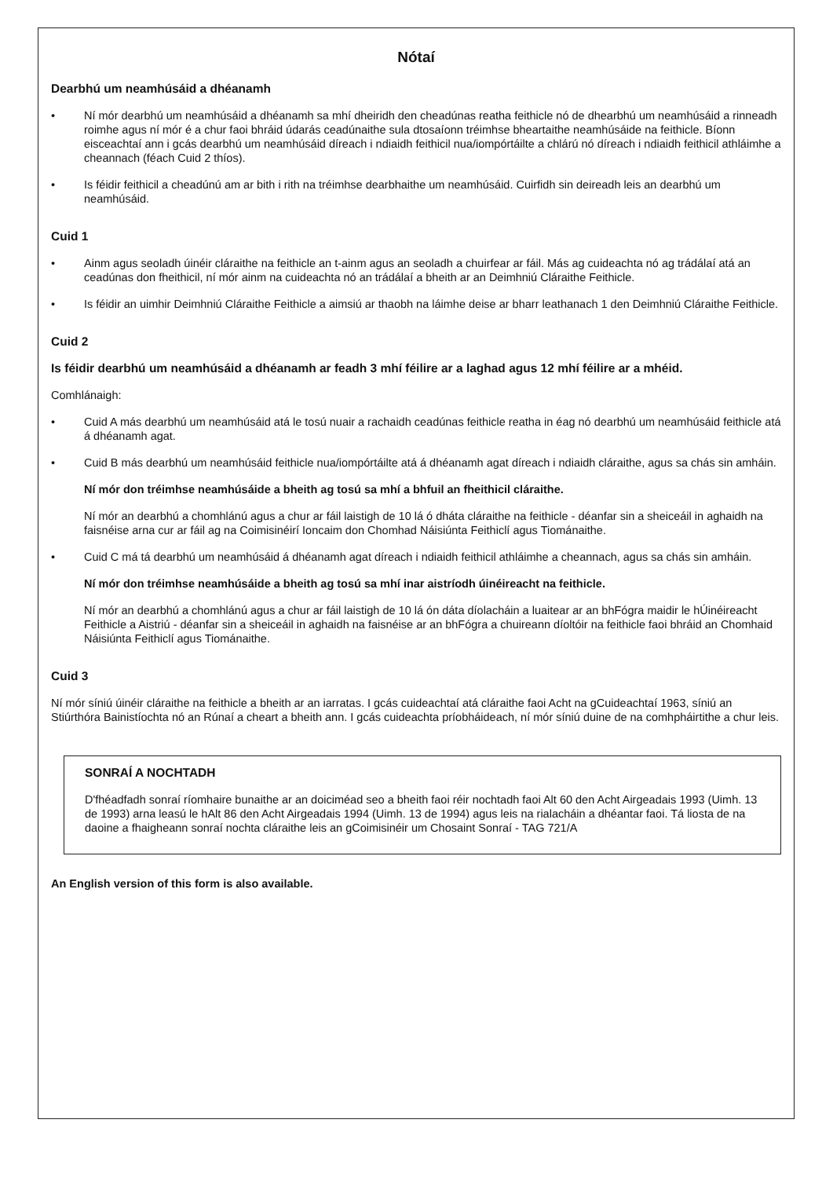Nótaí
Dearbhú um neamhúsáid a dhéanamh
• Ní mór dearbhú um neamhúsáid a dhéanamh sa mhí dheiridh den cheadúnas reatha feithicle nó de dhearbhú um neamhúsáid a rinneadh roimhe agus ní mór é a chur faoi bhráid údarás ceadúnaithe sula dtosaíonn tréimhse bheartaithe neamhúsáide na feithicle. Bíonn eisceachtaí ann i gcás dearbhú um neamhúsáid díreach i ndiaidh feithicil nua/iompórtáilte a chlárú nó díreach i ndiaidh feithicil athláimhe a cheannach (féach Cuid 2 thíos).
• Is féidir feithicil a cheadúnú am ar bith i rith na tréimhse dearbhaithe um neamhúsáid. Cuirfidh sin deireadh leis an dearbhú um neamhúsáid.
Cuid 1
• Ainm agus seoladh úinéir cláraithe na feithicle an t-ainm agus an seoladh a chuirfear ar fáil. Más ag cuideachta nó ag trádálaí atá an ceadúnas don fheithicil, ní mór ainm na cuideachta nó an trádálaí a bheith ar an Deimhniú Cláraithe Feithicle.
• Is féidir an uimhir Deimhniú Cláraithe Feithicle a aimsiú ar thaobh na láimhe deise ar bharr leathanach 1 den Deimhniú Cláraithe Feithicle.
Cuid 2
Is féidir dearbhú um neamhúsáid a dhéanamh ar feadh 3 mhí féilire ar a laghad agus 12 mhí féilire ar a mhéid.
Comhlánaigh:
• Cuid A más dearbhú um neamhúsáid atá le tosú nuair a rachaidh ceadúnas feithicle reatha in éag nó dearbhú um neamhúsáid feithicle atá á dhéanamh agat.
• Cuid B más dearbhú um neamhúsáid feithicle nua/iompórtáilte atá á dhéanamh agat díreach i ndiaidh cláraithe, agus sa chás sin amháin.
Ní mór don tréimhse neamhúsáide a bheith ag tosú sa mhí a bhfuil an fheithicil cláraithe.
Ní mór an dearbhú a chomhlánú agus a chur ar fáil laistigh de 10 lá ó dháta cláraithe na feithicle - déanfar sin a sheiceáil in aghaidh na faisnéise arna cur ar fáil ag na Coimisinéirí Ioncaim don Chomhad Náisiúnta Feithiclí agus Tiománaithe.
• Cuid C má tá dearbhú um neamhúsáid á dhéanamh agat díreach i ndiaidh feithicil athláimhe a cheannach, agus sa chás sin amháin.
Ní mór don tréimhse neamhúsáide a bheith ag tosú sa mhí inar aistríodh úinéireacht na feithicle.
Ní mór an dearbhú a chomhlánú agus a chur ar fáil laistigh de 10 lá ón dáta díolacháin a luaitear ar an bhFógra maidir le hÚinéireacht Feithicle a Aistriú - déanfar sin a sheiceáil in aghaidh na faisnéise ar an bhFógra a chuireann díoltóir na feithicle faoi bhráid an Chomhaid Náisiúnta Feithiclí agus Tiománaithe.
Cuid 3
Ní mór síniú úinéir cláraithe na feithicle a bheith ar an iarratas. I gcás cuideachtaí atá cláraithe faoi Acht na gCuideachtaí 1963, síniú an Stiúrthóra Bainistíochta nó an Rúnaí a cheart a bheith ann. I gcás cuideachta príobháideach, ní mór síniú duine de na comhpháirtithe a chur leis.
SONRAÍ A NOCHTADH
D'fhéadfadh sonraí ríomhaire bunaithe ar an doiciméad seo a bheith faoi réir nochtadh faoi Alt 60 den Acht Airgeadais 1993 (Uimh. 13 de 1993) arna leasú le hAlt 86 den Acht Airgeadais 1994 (Uimh. 13 de 1994) agus leis na rialacháin a dhéantar faoi. Tá liosta de na daoine a fhaigheann sonraí nochta cláraithe leis an gCoimisinéir um Chosaint Sonraí - TAG 721/A
An English version of this form is also available.